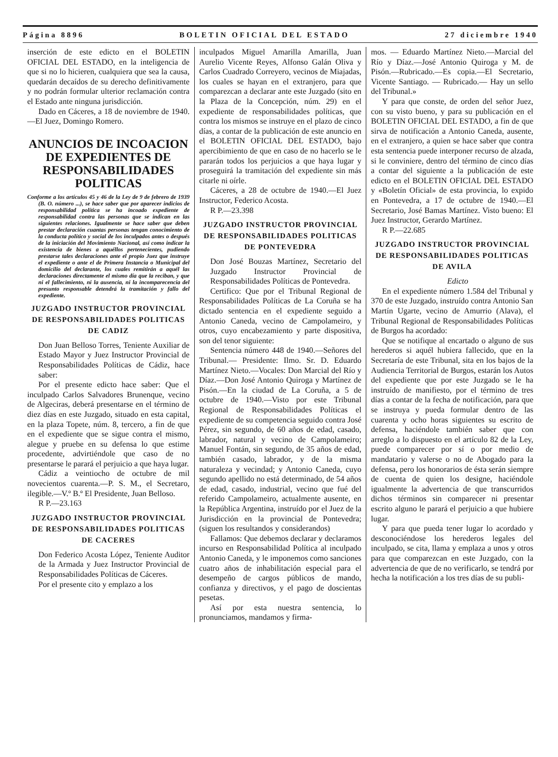Página 8896 BOLETIN OFICIAL DEL ESTADO 27 diciembre 1940
inserción de este edicto en el BOLETIN OFICIAL DEL ESTADO, en la inteligencia de que si no lo hicieren, cualquiera que sea la causa, quedarán decaídos de su derecho definitivamente y no podrán formular ulterior reclamación contra el Estado ante ninguna jurisdicción.
Dado en Cáceres, a 18 de noviembre de 1940.—El Juez, Domingo Romero.
ANUNCIOS DE INCOACION DE EXPEDIENTES DE RESPONSABILIDADES POLITICAS
Conforme a los artículos 45 y 46 de la Ley de 9 de febrero de 1939 (B. O. número ...), se hace saber que por aparecer indicios de responsabilidad política se ha incoado expediente de responsabilidad contra las personas que se indican en las siguientes relaciones. Igualmente se hace saber que deben prestar declaración cuantas personas tengan conocimiento de la conducta político y social de los inculpados antes o después de la iniciación del Movimiento Nacional, así como indicar la existencia de bienes a aquéllos pertenecientes, pudiendo prestarse tales declaraciones ante el propio Juez que instruye el expediente o ante el de Primera Instancia o Municipal del domicilio del declarante, los cuales remitirán a aquél las declaraciones directamente el mismo día que la reciban, y que ni el fallecimiento, ni la ausencia, ni la incomparecencia del presunto responsable detendrá la tramitación y fallo del expediente.
JUZGADO INSTRUCTOR PROVINCIAL DE RESPONSABILIDADES POLITICAS DE CADIZ
Don Juan Belloso Torres, Teniente Auxiliar de Estado Mayor y Juez Instructor Provincial de Responsabilidades Políticas de Cádiz, hace saber:
Por el presente edicto hace saber: Que el inculpado Carlos Salvadores Brunenque, vecino de Algeciras, deberá presentarse en el término de diez días en este Juzgado, situado en esta capital, en la plaza Topete, núm. 8, tercero, a fin de que en el expediente que se sigue contra el mismo, alegue y pruebe en su defensa lo que estime procedente, advirtiéndole que caso de no presentarse le parará el perjuicio a que haya lugar.
Cádiz a veintiocho de octubre de mil novecientos cuarenta.—P. S. M., el Secretaro, ilegible.—V.º B.º El Presidente, Juan Belloso.
R P.—23.163
JUZGADO INSTRUCTOR PROVINCIAL DE RESPONSABILIDADES POLITICAS DE CACERES
Don Federico Acosta López, Teniente Auditor de la Armada y Juez Instructor Provincial de Responsabilidades Políticas de Cáceres.
Por el presente cito y emplazo a los
inculpados Miguel Amarilla Amarilla, Juan Aurelio Vicente Reyes, Alfonso Galán Oliva y Carlos Cuadrado Correyero, vecinos de Miajadas, los cuales se hayan en el extranjero, para que comparezcan a declarar ante este Juzgado (sito en la Plaza de la Concepción, núm. 29) en el expediente de responsabilidades políticas, que contra los mismos se instruye en el plazo de cinco días, a contar de la publicación de este anuncio en el BOLETIN OFICIAL DEL ESTADO, bajo apercibimiento de que en caso de no hacerlo se le pararán todos los perjuicios a que haya lugar y proseguirá la tramitación del expediente sin más citarle ni oírle.
Cáceres, a 28 de octubre de 1940.—El Juez Instructor, Federico Acosta.
R P.—23.398
JUZGADO INSTRUCTOR PROVINCIAL DE RESPONSABILIDADES POLITICAS DE PONTEVEDRA
Don José Bouzas Martínez, Secretario del Juzgado Instructor Provincial de Responsabilidades Políticas de Pontevedra.
Certifico: Que por el Tribunal Regional de Responsabilidades Políticas de La Coruña se ha dictado sentencia en el expediente seguido a Antonio Caneda, vecino de Campolameiro, y otros, cuyo encabezamiento y parte dispositiva, son del tenor siguiente:
Sentencia número 448 de 1940.—Señores del Tribunal.— Presidente: Ilmo. Sr. D. Eduardo Martínez Nieto.—Vocales: Don Marcial del Río y Díaz.—Don José Antonio Quiroga y Martínez de Pisón.—En la ciudad de La Coruña, a 5 de octubre de 1940.—Visto por este Tribunal Regional de Responsabilidades Políticas el expediente de su competencia seguido contra José Pérez, sin segundo, de 60 años de edad, casado, labrador, natural y vecino de Campolameiro; Manuel Fontán, sin segundo, de 35 años de edad, también casado, labrador, y de la misma naturaleza y vecindad; y Antonio Caneda, cuyo segundo apellido no está determinado, de 54 años de edad, casado, industrial, vecino que fué del referido Campolameiro, actualmente ausente, en la República Argentina, instruído por el Juez de la Jurisdicción en la provincial de Pontevedra; (siguen los resultandos y considerandos)
Fallamos: Que debemos declarar y declaramos incurso en Responsabilidad Política al inculpado Antonio Caneda, y le imponemos como sanciones cuatro años de inhabilitación especial para el desempeño de cargos públicos de mando, confianza y directivos, y el pago de doscientas pesetas.
Así por esta nuestra sentencia, lo pronunciamos, mandamos y firma-
mos. — Eduardo Martínez Nieto.—Marcial del Río y Díaz.—José Antonio Quiroga y M. de Pisón.—Rubricado.—Es copia.—El Secretario, Vicente Santiago. — Rubricado.— Hay un sello del Tribunal.»
Y para que conste, de orden del señor Juez, con su visto bueno, y para su publicación en el BOLETIN OFICIAL DEL ESTADO, a fin de que sirva de notificación a Antonio Caneda, ausente, en el extranjero, a quien se hace saber que contra esta sentencia puede interponer recurso de alzada, si le conviniere, dentro del término de cinco días a contar del siguiente a la publicación de este edicto en el BOLETIN OFICIAL DEL ESTADO y «Boletín Oficial» de esta provincia, lo expido en Pontevedra, a 17 de octubre de 1940.—El Secretario, José Bamas Martínez. Visto bueno: El Juez Instructor, Gerardo Martínez.
R P.—22.685
JUZGADO INSTRUCTOR PROVINCIAL DE RESPONSABILIDADES POLITICAS DE AVILA
Edicto
En el expediente número 1.584 del Tribunal y 370 de este Juzgado, instruído contra Antonio San Martín Ugarte, vecino de Amurrio (Alava), el Tribunal Regional de Responsabilidades Políticas de Burgos ha acordado:
Que se notifique al encartado o alguno de sus herederos si aquél hubiera fallecido, que en la Secretaría de este Tribunal, sita en los bajos de la Audiencia Territorial de Burgos, estarán los Autos del expediente que por este Juzgado se le ha instruído de manifiesto, por el término de tres días a contar de la fecha de notificación, para que se instruya y pueda formular dentro de las cuarenta y ocho horas siguientes su escrito de defensa, haciéndole también saber que con arreglo a lo dispuesto en el artículo 82 de la Ley, puede comparecer por sí o por medio de mandatario y valerse o no de Abogado para la defensa, pero los honorarios de ésta serán siempre de cuenta de quien los designe, haciéndole igualmente la advertencia de que transcurridos dichos términos sin comparecer ni presentar escrito alguno le parará el perjuicio a que hubiere lugar.
Y para que pueda tener lugar lo acordado y desconociéndose los herederos legales del inculpado, se cita, llama y emplaza a unos y otros para que comparezcan en este Juzgado, con la advertencia de que de no verificarlo, se tendrá por hecha la notificación a los tres días de su publi-